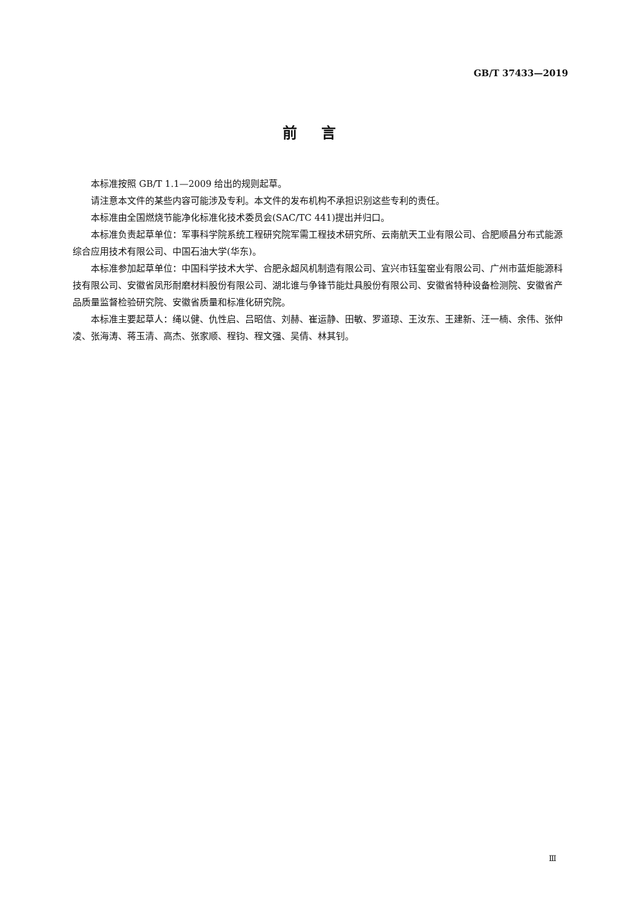GB/T 37433—2019
前言
本标准按照 GB/T 1.1—2009 给出的规则起草。
请注意本文件的某些内容可能涉及专利。本文件的发布机构不承担识别这些专利的责任。
本标准由全国燃烧节能净化标准化技术委员会(SAC/TC 441)提出并归口。
本标准负责起草单位：军事科学院系统工程研究院军需工程技术研究所、云南航天工业有限公司、合肥顺昌分布式能源综合应用技术有限公司、中国石油大学(华东)。
本标准参加起草单位：中国科学技术大学、合肥永超风机制造有限公司、宜兴市钰玺窑业有限公司、广州市蓝炬能源科技有限公司、安徽省凤形耐磨材料股份有限公司、湖北谁与争锋节能灶具股份有限公司、安徽省特种设备检测院、安徽省产品质量监督检验研究院、安徽省质量和标准化研究院。
本标准主要起草人：绳以健、仇性启、吕昭信、刘赫、崔运静、田敏、罗道琼、王汝东、王建新、汪一楠、余伟、张仲凌、张海涛、蒋玉清、高杰、张家顺、程钧、程文强、吴倩、林其钊。
Ⅲ